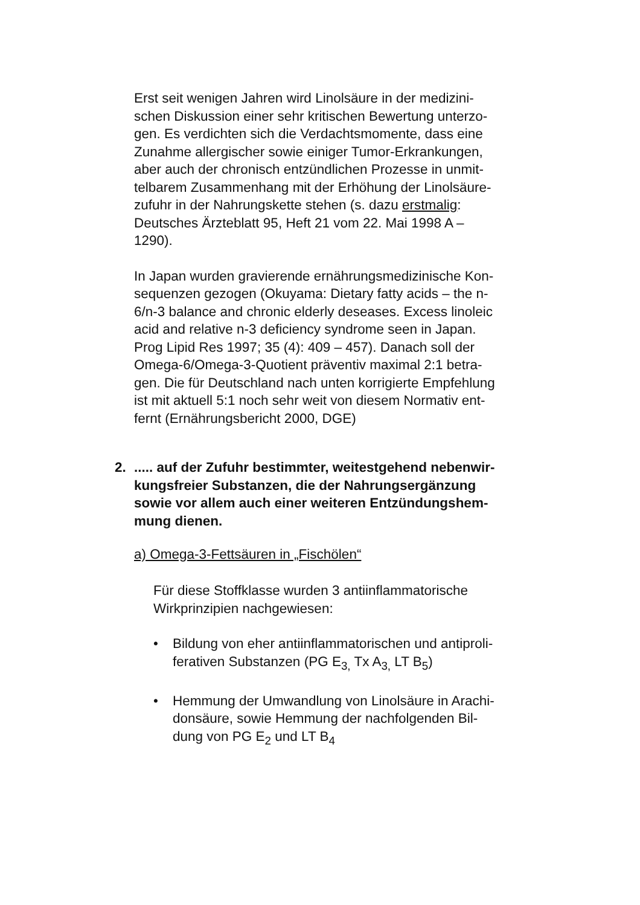Erst seit wenigen Jahren wird Linolsäure in der medizini-
schen Diskussion einer sehr kritischen Bewertung unterzo-
gen. Es verdichten sich die Verdachtsmomente, dass eine
Zunahme allergischer sowie einiger Tumor-Erkrankungen,
aber auch der chronisch entzündlichen Prozesse in unmit-
telbarem Zusammenhang mit der Erhöhung der Linolsäure-
zufuhr in der Nahrungskette stehen (s. dazu erstmalig:
Deutsches Ärzteblatt 95, Heft 21 vom 22. Mai 1998 A –
1290).
In Japan wurden gravierende ernährungsmedizinische Kon-
sequenzen gezogen (Okuyama: Dietary fatty acids – the n-
6/n-3 balance and chronic elderly deseases. Excess linoleic
acid and relative n-3 deficiency syndrome seen in Japan.
Prog Lipid Res 1997; 35 (4): 409 – 457). Danach soll der
Omega-6/Omega-3-Quotient präventiv maximal 2:1 betra-
gen. Die für Deutschland nach unten korrigierte Empfehlung
ist mit aktuell 5:1 noch sehr weit von diesem Normativ ent-
fernt (Ernährungsbericht 2000, DGE)
2. ..... auf der Zufuhr bestimmter, weitestgehend nebenwir-
kungsfreier Substanzen, die der Nahrungsergänzung
sowie vor allem auch einer weiteren Entzündungshem-
mung dienen.
a) Omega-3-Fettsäuren in „Fischölen“
Für diese Stoffklasse wurden 3 antiinflammatorische
Wirkprinzipien nachgewiesen:
• Bildung von eher antiinflammatorischen und antiproli-
ferativen Substanzen (PG E<sub>3,</sub> Tx A<sub>3,</sub> LT B<sub>5</sub>)
• Hemmung der Umwandlung von Linolsäure in Arachi-
donsäure, sowie Hemmung der nachfolgenden Bil-
dung von PG E<sub>2</sub> und LT B<sub>4</sub>